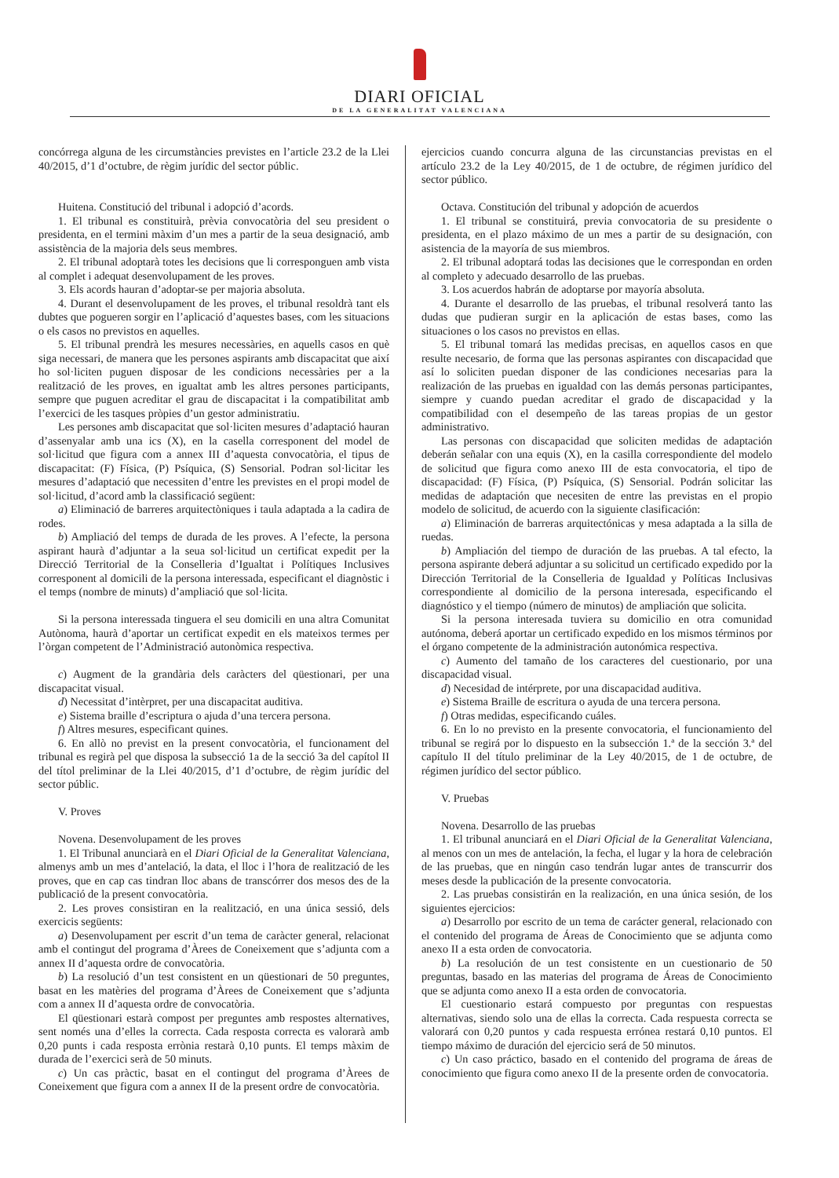DIARI OFICIAL
DE LA GENERALITAT VALENCIANA
concórrega alguna de les circumstàncies previstes en l’article 23.2 de la Llei 40/2015, d’1 d’octubre, de règim jurídic del sector públic.
Huitena. Constitució del tribunal i adopció d’acords.
1. El tribunal es constituirà, prèvia convocatòria del seu president o presidenta, en el termini màxim d’un mes a partir de la seua designació, amb assistència de la majoria dels seus membres.
2. El tribunal adoptarà totes les decisions que li corresponguen amb vista al complet i adequat desenvolupament de les proves.
3. Els acords hauran d’adoptar-se per majoria absoluta.
4. Durant el desenvolupament de les proves, el tribunal resoldrà tant els dubtes que pogueren sorgir en l’aplicació d’aquestes bases, com les situacions o els casos no previstos en aquelles.
5. El tribunal prendrà les mesures necessàries, en aquells casos en què siga necessari, de manera que les persones aspirants amb discapacitat que així ho sol·liciten puguen disposar de les condicions necessàries per a la realització de les proves, en igualtat amb les altres persones participants, sempre que puguen acreditar el grau de discapacitat i la compatibilitat amb l’exercici de les tasques pròpies d’un gestor administratiu.
Les persones amb discapacitat que sol·liciten mesures d’adaptació hauran d’assenyalar amb una ics (X), en la casella corresponent del model de sol·licitud que figura com a annex III d’aquesta convocatòria, el tipus de discapacitat: (F) Física, (P) Psíquica, (S) Sensorial. Podran sol·licitar les mesures d’adaptació que necessiten d’entre les previstes en el propi model de sol·licitud, d’acord amb la classificació següent:
a) Eliminació de barreres arquitectòniques i taula adaptada a la cadira de rodes.
b) Ampliació del temps de durada de les proves. A l’efecte, la persona aspirant haurà d’adjuntar a la seua sol·licitud un certificat expedit per la Direcció Territorial de la Conselleria d’Igualtat i Polítiques Inclusives corresponent al domicili de la persona interessada, especificant el diagnòstic i el temps (nombre de minuts) d’ampliació que sol·licita.
Si la persona interessada tinguera el seu domicili en una altra Comunitat Autònoma, haurà d’aportar un certificat expedit en els mateixos termes per l’òrgan competent de l’Administració autonòmica respectiva.
c) Augment de la grandària dels caràcters del qüestionari, per una discapacitat visual.
d) Necessitat d’intèrpret, per una discapacitat auditiva.
e) Sistema braille d’escriptura o ajuda d’una tercera persona.
f) Altres mesures, especificant quines.
6. En allò no previst en la present convocatòria, el funcionament del tribunal es regirà pel que disposa la subsecció 1a de la secció 3a del capítol II del títol preliminar de la Llei 40/2015, d’1 d’octubre, de règim jurídic del sector públic.
V. Proves
Novena. Desenvolupament de les proves
1. El Tribunal anunciarà en el Diari Oficial de la Generalitat Valenciana, almenys amb un mes d’antelació, la data, el lloc i l’hora de realització de les proves, que en cap cas tindran lloc abans de transcórrer dos mesos des de la publicació de la present convocatòria.
2. Les proves consistiran en la realització, en una única sessió, dels exercicis següents:
a) Desenvolupament per escrit d’un tema de caràcter general, relacionat amb el contingut del programa d’Àrees de Coneixement que s’adjunta com a annex II d’aquesta ordre de convocatòria.
b) La resolució d’un test consistent en un qüestionari de 50 preguntes, basat en les matèries del programa d’Àrees de Coneixement que s’adjunta com a annex II d’aquesta ordre de convocatòria.
El qüestionari estarà compost per preguntes amb respostes alternatives, sent només una d’elles la correcta. Cada resposta correcta es valorarà amb 0,20 punts i cada resposta errònia restarà 0,10 punts. El temps màxim de durada de l’exercici serà de 50 minuts.
c) Un cas pràctic, basat en el contingut del programa d’Àrees de Coneixement que figura com a annex II de la present ordre de convocatòria.
ejercicios cuando concurra alguna de las circunstancias previstas en el artículo 23.2 de la Ley 40/2015, de 1 de octubre, de régimen jurídico del sector público.
Octava. Constitución del tribunal y adopción de acuerdos
1. El tribunal se constituirá, previa convocatoria de su presidente o presidenta, en el plazo máximo de un mes a partir de su designación, con asistencia de la mayoría de sus miembros.
2. El tribunal adoptará todas las decisiones que le correspondan en orden al completo y adecuado desarrollo de las pruebas.
3. Los acuerdos habrán de adoptarse por mayoría absoluta.
4. Durante el desarrollo de las pruebas, el tribunal resolverá tanto las dudas que pudieran surgir en la aplicación de estas bases, como las situaciones o los casos no previstos en ellas.
5. El tribunal tomará las medidas precisas, en aquellos casos en que resulte necesario, de forma que las personas aspirantes con discapacidad que así lo soliciten puedan disponer de las condiciones necesarias para la realización de las pruebas en igualdad con las demás personas participantes, siempre y cuando puedan acreditar el grado de discapacidad y la compatibilidad con el desempeño de las tareas propias de un gestor administrativo.
Las personas con discapacidad que soliciten medidas de adaptación deberán señalar con una equis (X), en la casilla correspondiente del modelo de solicitud que figura como anexo III de esta convocatoria, el tipo de discapacidad: (F) Física, (P) Psíquica, (S) Sensorial. Podrán solicitar las medidas de adaptación que necesiten de entre las previstas en el propio modelo de solicitud, de acuerdo con la siguiente clasificación:
a) Eliminación de barreras arquitectónicas y mesa adaptada a la silla de ruedas.
b) Ampliación del tiempo de duración de las pruebas. A tal efecto, la persona aspirante deberá adjuntar a su solicitud un certificado expedido por la Dirección Territorial de la Conselleria de Igualdad y Políticas Inclusivas correspondiente al domicilio de la persona interesada, especificando el diagnóstico y el tiempo (número de minutos) de ampliación que solicita.
Si la persona interesada tuviera su domicilio en otra comunidad autónoma, deberá aportar un certificado expedido en los mismos términos por el órgano competente de la administración autonómica respectiva.
c) Aumento del tamaño de los caracteres del cuestionario, por una discapacidad visual.
d) Necesidad de intérprete, por una discapacidad auditiva.
e) Sistema Braille de escritura o ayuda de una tercera persona.
f) Otras medidas, especificando cuáles.
6. En lo no previsto en la presente convocatoria, el funcionamiento del tribunal se regirá por lo dispuesto en la subsección 1.ª de la sección 3.ª del capítulo II del título preliminar de la Ley 40/2015, de 1 de octubre, de régimen jurídico del sector público.
V. Pruebas
Novena. Desarrollo de las pruebas
1. El tribunal anunciará en el Diari Oficial de la Generalitat Valenciana, al menos con un mes de antelación, la fecha, el lugar y la hora de celebración de las pruebas, que en ningún caso tendrán lugar antes de transcurrir dos meses desde la publicación de la presente convocatoria.
2. Las pruebas consistirán en la realización, en una única sesión, de los siguientes ejercicios:
a) Desarrollo por escrito de un tema de carácter general, relacionado con el contenido del programa de Áreas de Conocimiento que se adjunta como anexo II a esta orden de convocatoria.
b) La resolución de un test consistente en un cuestionario de 50 preguntas, basado en las materias del programa de Áreas de Conocimiento que se adjunta como anexo II a esta orden de convocatoria.
El cuestionario estará compuesto por preguntas con respuestas alternativas, siendo solo una de ellas la correcta. Cada respuesta correcta se valorará con 0,20 puntos y cada respuesta errónea restará 0,10 puntos. El tiempo máximo de duración del ejercicio será de 50 minutos.
c) Un caso práctico, basado en el contenido del programa de áreas de conocimiento que figura como anexo II de la presente orden de convocatoria.